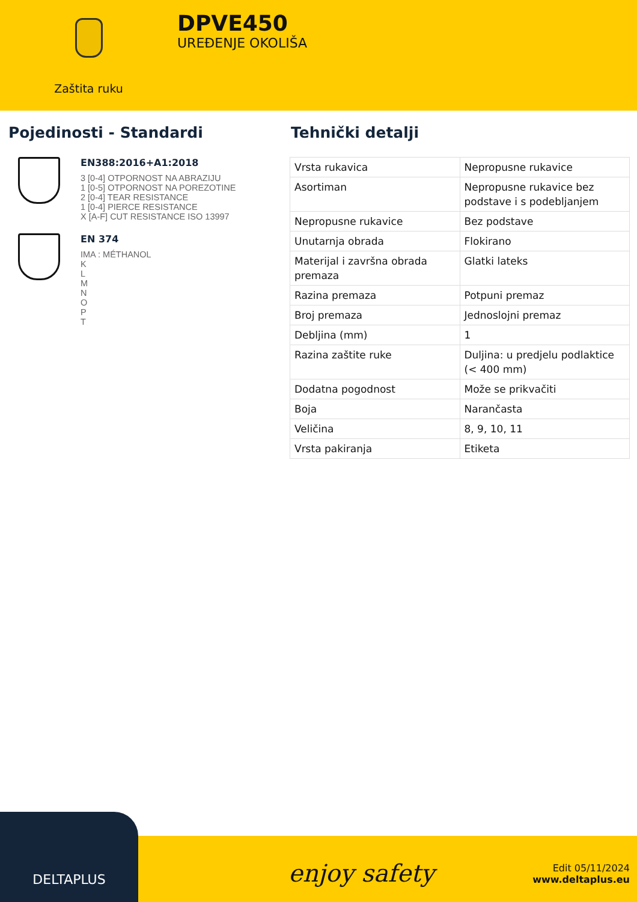Zaštita ruku
DPVE450
UREĐENJE OKOLIŠA
Pojedinosti - Standardi
EN388:2016+A1:2018
3 [0-4] OTPORNOST NA ABRAZIJU
1 [0-5] OTPORNOST NA POREZOTINE
2 [0-4] TEAR RESISTANCE
1 [0-4] PIERCE RESISTANCE
X [A-F] CUT RESISTANCE ISO 13997
EN 374
IMA : MÉTHANOL
K
L
M
N
O
P
T
Tehnički detalji
| Vrsta rukavica | Nepropusne rukavice |
| Asortiman | Nepropusne rukavice bez podstave i s podebljanjem |
| Nepropusne rukavice | Bez podstave |
| Unutarnja obrada | Flokirano |
| Materijal i završna obrada premaza | Glatki lateks |
| Razina premaza | Potpuni premaz |
| Broj premaza | Jednoslojni premaz |
| Debljina (mm) | 1 |
| Razina zaštite ruke | Duljina: u predjelu podlaktice (< 400 mm) |
| Dodatna pogodnost | Može se prikvačiti |
| Boja | Narančasta |
| Veličina | 8, 9, 10, 11 |
| Vrsta pakiranja | Etiketa |
DELTAPLUS
enjoy safety
Edit 05/11/2024
www.deltaplus.eu